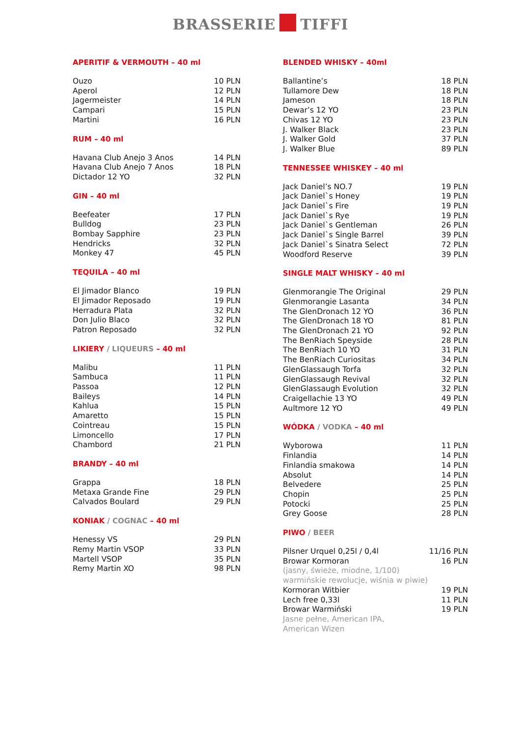BRASSERIE TIFFI
APERITIF & VERMOUTH – 40 ml
| Ouzo | 10 PLN |
| Aperol | 12 PLN |
| Jagermeister | 14 PLN |
| Campari | 15 PLN |
| Martini | 16 PLN |
RUM – 40 ml
| Havana Club Anejo 3 Anos | 14 PLN |
| Havana Club Anejo 7 Anos | 18 PLN |
| Dictador 12 YO | 32 PLN |
GIN – 40 ml
| Beefeater | 17 PLN |
| Bulldog | 23 PLN |
| Bombay Sapphire | 23 PLN |
| Hendricks | 32 PLN |
| Monkey 47 | 45 PLN |
TEQUILA – 40 ml
| El Jimador Blanco | 19 PLN |
| El Jimador Reposado | 19 PLN |
| Herradura Plata | 32 PLN |
| Don Julio Blaco | 32 PLN |
| Patron Reposado | 32 PLN |
LIKIERY / LIQUEURS – 40 ml
| Malibu | 11 PLN |
| Sambuca | 11 PLN |
| Passoa | 12 PLN |
| Baileys | 14 PLN |
| Kahlua | 15 PLN |
| Amaretto | 15 PLN |
| Cointreau | 15 PLN |
| Limoncello | 17 PLN |
| Chambord | 21 PLN |
BRANDY – 40 ml
| Grappa | 18 PLN |
| Metaxa Grande Fine | 29 PLN |
| Calvados Boulard | 29 PLN |
KONIAK / COGNAC – 40 ml
| Henessy VS | 29 PLN |
| Remy Martin VSOP | 33 PLN |
| Martell VSOP | 35 PLN |
| Remy Martin XO | 98 PLN |
BLENDED WHISKY – 40ml
| Ballantine’s | 18 PLN |
| Tullamore Dew | 18 PLN |
| Jameson | 18 PLN |
| Dewar’s 12 YO | 23 PLN |
| Chivas 12 YO | 23 PLN |
| J. Walker Black | 23 PLN |
| J. Walker Gold | 37 PLN |
| J. Walker Blue | 89 PLN |
TENNESSEE WHISKEY – 40 ml
| Jack Daniel’s NO.7 | 19 PLN |
| Jack Daniel`s Honey | 19 PLN |
| Jack Daniel`s Fire | 19 PLN |
| Jack Daniel`s Rye | 19 PLN |
| Jack Daniel`s Gentleman | 26 PLN |
| Jack Daniel`s Single Barrel | 39 PLN |
| Jack Daniel`s Sinatra Select | 72 PLN |
| Woodford Reserve | 39 PLN |
SINGLE MALT WHISKY – 40 ml
| Glenmorangie The Original | 29 PLN |
| Glenmorangie Lasanta | 34 PLN |
| The GlenDronach 12 YO | 36 PLN |
| The GlenDronach 18 YO | 81 PLN |
| The GlenDronach 21 YO | 92 PLN |
| The BenRiach Speyside | 28 PLN |
| The BenRiach 10 YO | 31 PLN |
| The BenRiach Curiositas | 34 PLN |
| GlenGlassaugh Torfa | 32 PLN |
| GlenGlassaugh Revival | 32 PLN |
| GlenGlassaugh Evolution | 32 PLN |
| Craigellachie 13 YO | 49 PLN |
| Aultmore 12 YO | 49 PLN |
WÓDKA / VODKA – 40 ml
| Wyborowa | 11 PLN |
| Finlandia | 14 PLN |
| Finlandia smakowa | 14 PLN |
| Absolut | 14 PLN |
| Belvedere | 25 PLN |
| Chopin | 25 PLN |
| Potocki | 25 PLN |
| Grey Goose | 28 PLN |
PIWO / BEER
| Pilsner Urquel 0,25l / 0,4l | 11/16 PLN |
| Browar Kormoran | 16 PLN |
| (jasny, świeże, miodne, 1/100) warmińskie rewolucje, wiśnia w piwie) | |
| Kormoran Witbier | 19 PLN |
| Lech free 0,33l | 11 PLN |
| Browar Warmiński | 19 PLN |
| Jasne pełne, American IPA, American Wizen | |